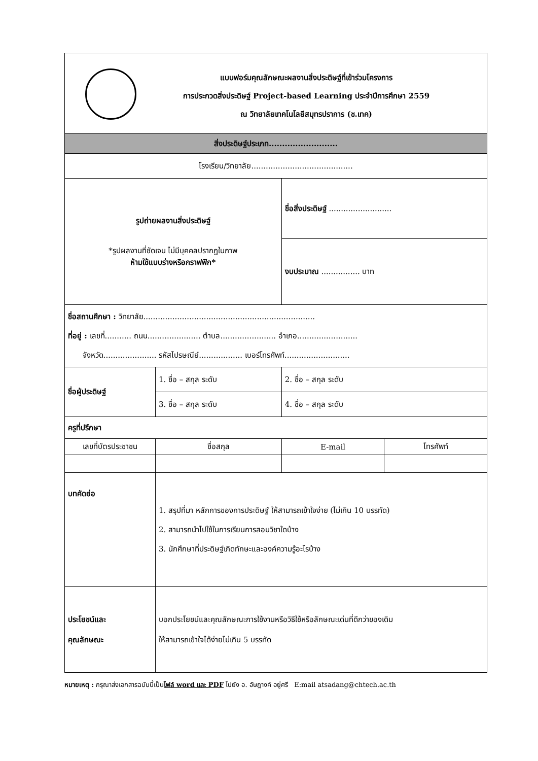| แบบฟอร์มคุณลักษณะผลงานสิ่งประดิษฐ์ที่เข้าร่วมโครงการ การประกวดสิ่งประดิษฐ์ Project-based Learning ประจำปีการศึกษา 2559 ณ วิทยาลัยเทคโนโลยีสมุทรปราการ (ช.เทค) | | | | |
| สิ่งประดิษฐ์ประเภท.......................... | | | | |
| โรงเรียน/วิทยาลัย.......................................... | | | | |
| รูปถ่ายผลงานสิ่งประดิษฐ์ *รูปผลงานที่ชัดเจน ไม่มีบุคคลปรากฏในภาพ ห้ามใช้แบบร่างหรือกราฟฟิก* | | | ชื่อสิ่งประดิษฐ์ .......................... | |
| | | | งบประมาณ ................ บาท | |
| ชื่อสถานศึกษา : วิทยาลัย....................................................................... ที่อยู่ : เลขที่........... ถนน...................... ตำบล....................... อำเภอ......................... จังหวัด...................... รหัสไปรษณีย์.................. เบอร์โทรศัพท์........................... | | | | |
| ชื่อผู้ประดิษฐ์ | 1. ชื่อ – สกุล ระดับ | | 2. ชื่อ – สกุล ระดับ | |
| | 3. ชื่อ – สกุล ระดับ | | 4. ชื่อ – สกุล ระดับ | |
| ครูที่ปรึกษา | | | | |
| เลขที่บัตรประชาชน | | ชื่อสกุล | E-mail | โทรศัพท์ |
| บทคัดย่อ | | 1. สรุปที่มา หลักการของการประดิษฐ์ ให้สามารถเข้าใจง่าย (ไม่เกิน 10 บรรทัด) 2. สามารถนำไปใช้ในการเรียนการสอนวิชาใดบ้าง 3. นักศึกษาที่ประดิษฐ์เกิดทักษะและองค์ความรู้อะไรบ้าง | | |
| ประโยชน์และ คุณลักษณะ | | บอกประโยชน์และคุณลักษณะการใช้งานหรือวิธีใช้หรือลักษณะเด่นที่ดีกว่าของเดิม ให้สามารถเข้าใจได้ง่ายไม่เกิน 5 บรรทัด | | |
หมายเหตุ : กรุณาส่งเอกสารฉบับนี้เป็นไฟล์ word และ PDF ไปยัง อ. อัษฎางค์ อยู่ศรี E:mail atsadang@chtech.ac.th